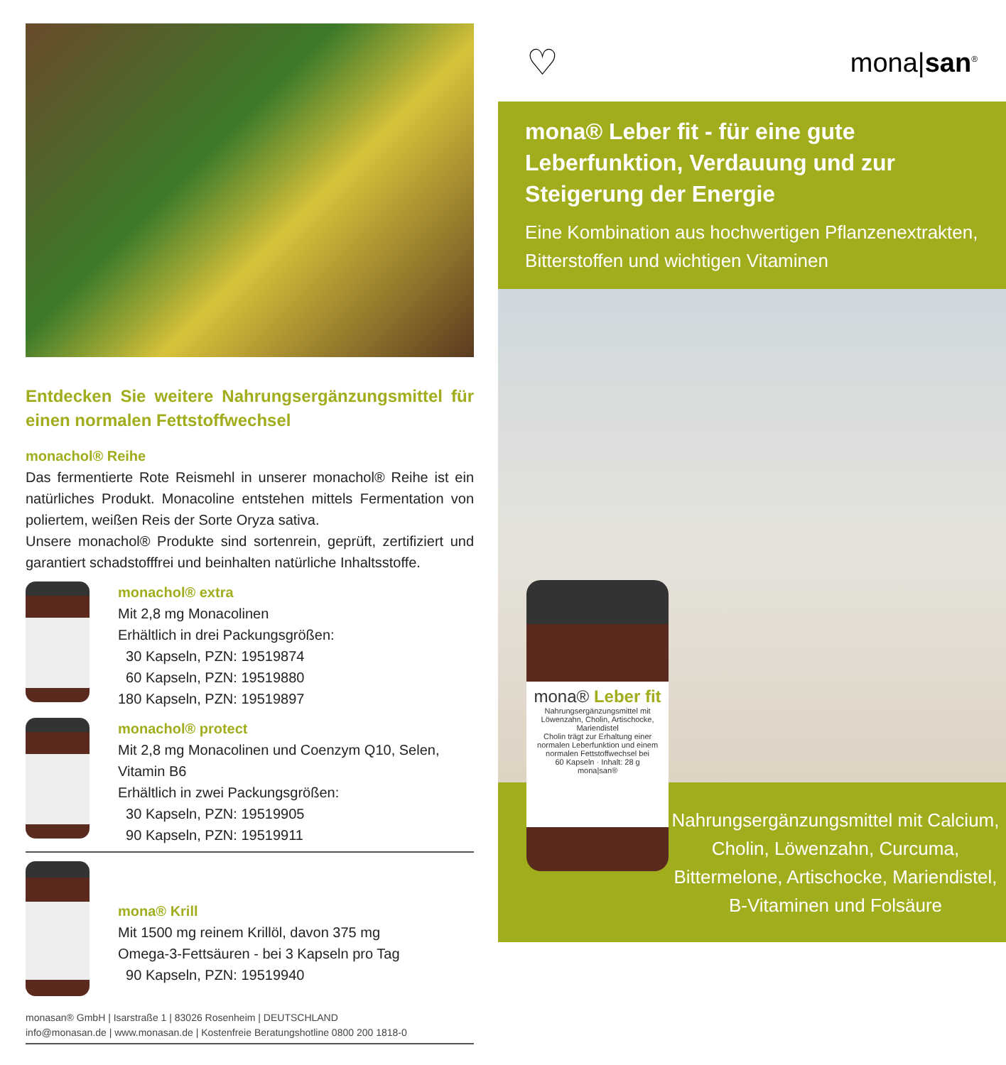Entdecken Sie weitere Nahrungsergänzungsmittel für einen normalen Fettstoffwechsel
monachol® Reihe
Das fermentierte Rote Reismehl in unserer monachol® Reihe ist ein natürliches Produkt. Monacoline entstehen mittels Fermentation von poliertem, weißen Reis der Sorte Oryza sativa.
Unsere monachol® Produkte sind sortenrein, geprüft, zertifiziert und garantiert schadstofffrei und beinhalten natürliche Inhaltsstoffe.
monachol® extra
Mit 2,8 mg Monacolinen
Erhältlich in drei Packungsgrößen:
30 Kapseln, PZN: 19519874
60 Kapseln, PZN: 19519880
180 Kapseln, PZN: 19519897
monachol® protect
Mit 2,8 mg Monacolinen und Coenzym Q10, Selen,
Vitamin B6
Erhältlich in zwei Packungsgrößen:
30 Kapseln, PZN: 19519905
90 Kapseln, PZN: 19519911
mona® Krill
Mit 1500 mg reinem Krillöl, davon 375 mg
Omega-3-Fettsäuren - bei 3 Kapseln pro Tag
90 Kapseln, PZN: 19519940
monasan® GmbH | Isarstraße 1 | 83026 Rosenheim | DEUTSCHLAND
info@monasan.de | www.monasan.de | Kostenfreie Beratungshotline 0800 200 1818-0
♡ mona|san<sup>®</sup>
mona® Leber fit - für eine gute Leberfunktion, Verdauung und zur Steigerung der Energie
Eine Kombination aus hochwertigen Pflanzenextrakten, Bitterstoffen und wichtigen Vitaminen
Nahrungsergänzungsmittel mit Calcium, Cholin, Löwenzahn, Curcuma, Bittermelone, Artischocke, Mariendistel, B-Vitaminen und Folsäure
mona® Leber fit
Nahrungsergänzungsmittel mit Löwenzahn, Cholin, Artischocke, Mariendistel
Cholin trägt zur Erhaltung einer normalen Leberfunktion und einem normalen Fettstoffwechsel bei
60 Kapseln · Inhalt: 28 g
mona|san®